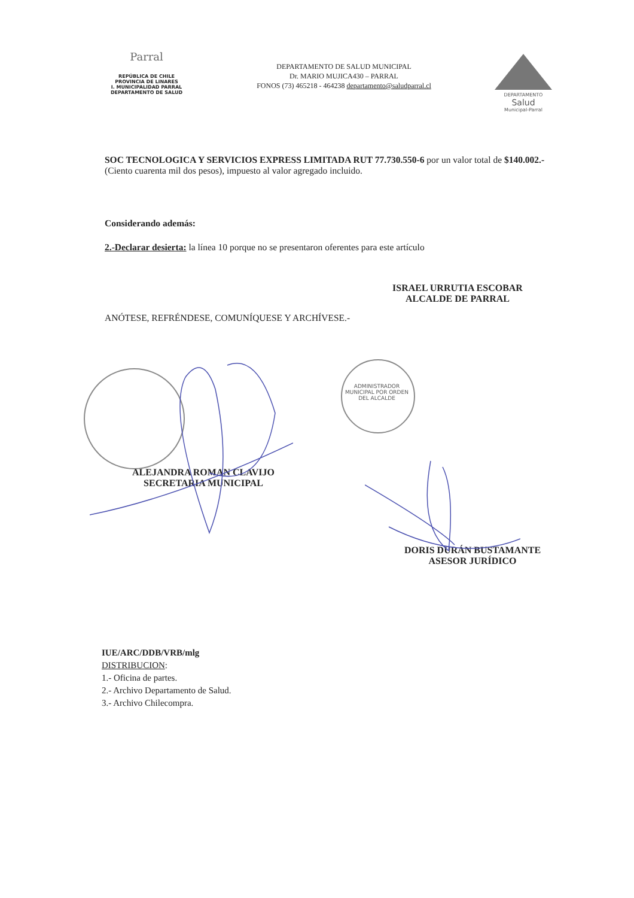Parral
REPÚBLICA DE CHILE
PROVINCIA DE LINARES
I. MUNICIPALIDAD PARRAL
DEPARTAMENTO DE SALUD
DEPARTAMENTO DE SALUD MUNICIPAL
Dr. MARIO MUJICA430 – PARRAL
FONOS (73) 465218 - 464238 departamento@saludparral.cl
DEPARTAMENTO
Salud
Municipal-Parral
SOC TECNOLOGICA Y SERVICIOS EXPRESS LIMITADA RUT 77.730.550-6 por un valor total de $140.002.- (Ciento cuarenta mil dos pesos), impuesto al valor agregado incluido.
Considerando además:
2.-Declarar desierta: la línea 10 porque no se presentaron oferentes para este artículo
ANÓTESE, REFRÉNDESE, COMUNÍQUESE Y ARCHÍVESE.-
ADMINISTRADOR MUNICIPAL POR ORDEN DEL ALCALDE
ISRAEL URRUTIA ESCOBAR
ALCALDE DE PARRAL
ALEJANDRA ROMAN CLAVIJO
SECRETARIA MUNICIPAL
DORIS DURÁN BUSTAMANTE
ASESOR JURÍDICO
IUE/ARC/DDB/VRB/mlg
DISTRIBUCION:
1.- Oficina de partes.
2.- Archivo Departamento de Salud.
3.- Archivo Chilecompra.